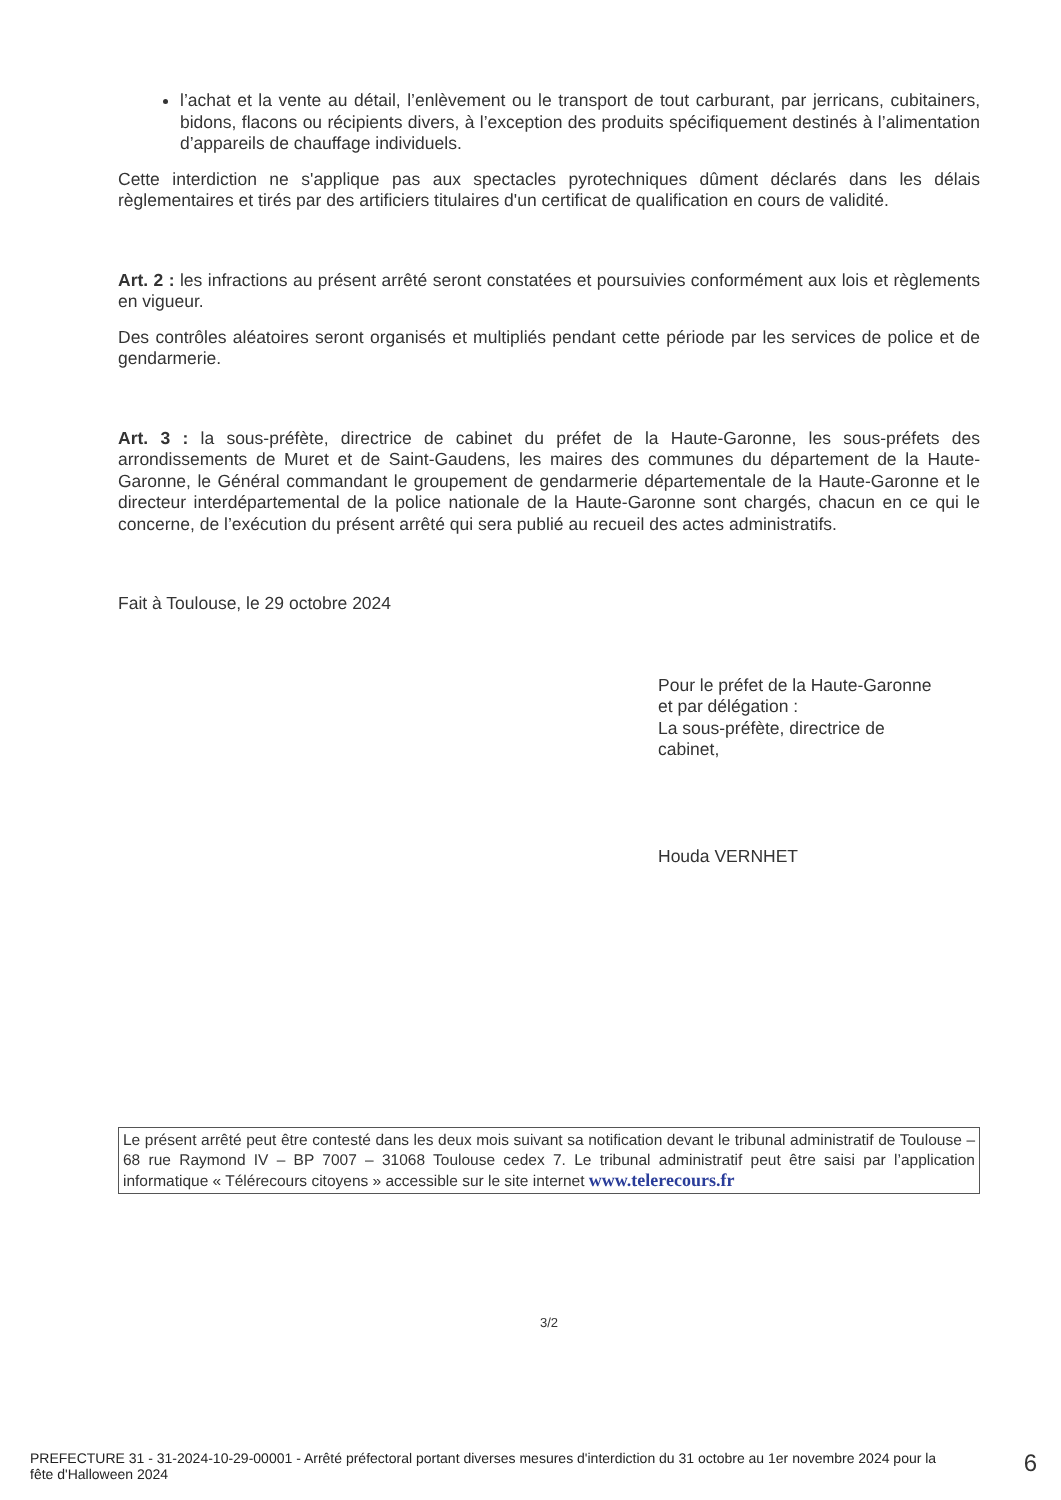l’achat et la vente au détail, l’enlèvement ou le transport de tout carburant, par jerricans, cubitainers, bidons, flacons ou récipients divers, à l’exception des produits spécifiquement destinés à l’alimentation d’appareils de chauffage individuels.
Cette interdiction ne s'applique pas aux spectacles pyrotechniques dûment déclarés dans les délais règlementaires et tirés par des artificiers titulaires d'un certificat de qualification en cours de validité.
Art. 2 : les infractions au présent arrêté seront constatées et poursuivies conformément aux lois et règlements en vigueur.
Des contrôles aléatoires seront organisés et multipliés pendant cette période par les services de police et de gendarmerie.
Art. 3 : la sous-préfète, directrice de cabinet du préfet de la Haute-Garonne, les sous-préfets des arrondissements de Muret et de Saint-Gaudens, les maires des communes du département de la Haute-Garonne, le Général commandant le groupement de gendarmerie départementale de la Haute-Garonne et le directeur interdépartemental de la police nationale de la Haute-Garonne sont chargés, chacun en ce qui le concerne, de l’exécution du présent arrêté qui sera publié au recueil des actes administratifs.
Fait à Toulouse, le 29 octobre 2024
Pour le préfet de la Haute-Garonne
et par délégation :
La sous-préfète, directrice de
cabinet,
Houda VERNHET
Le présent arrêté peut être contesté dans les deux mois suivant sa notification devant le tribunal administratif de Toulouse – 68 rue Raymond IV – BP 7007 – 31068 Toulouse cedex 7. Le tribunal administratif peut être saisi par l’application informatique « Télérecours citoyens » accessible sur le site internet www.telerecours.fr
3/2
PREFECTURE 31 - 31-2024-10-29-00001 - Arrêté préfectoral portant diverses mesures d'interdiction du 31 octobre au 1er novembre 2024 pour la fête d'Halloween 2024
6